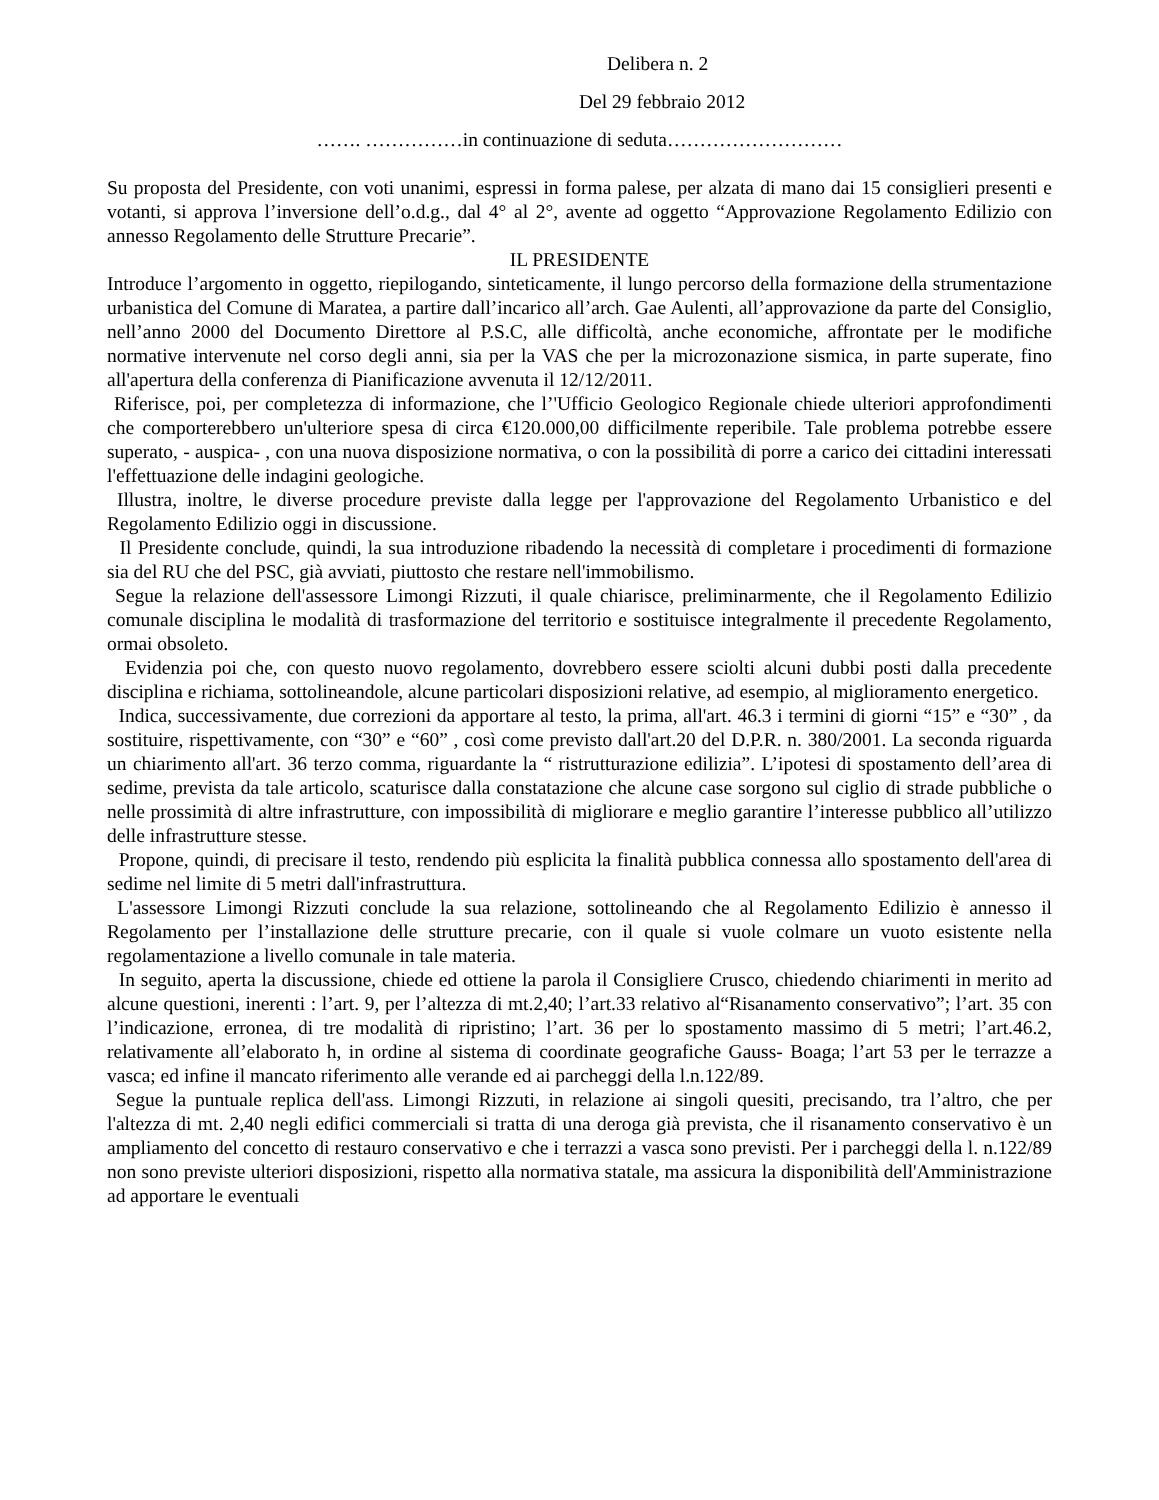Delibera n. 2
Del 29 febbraio 2012
……. ……………in continuazione di seduta………………………
Su proposta del Presidente, con voti unanimi, espressi in forma palese, per alzata di mano dai 15 consiglieri presenti e votanti, si approva l’inversione dell’o.d.g., dal 4° al 2°, avente ad oggetto “Approvazione Regolamento Edilizio con annesso Regolamento delle Strutture Precarie”.
IL PRESIDENTE
Introduce l’argomento in oggetto, riepilogando, sinteticamente, il lungo percorso della formazione della strumentazione urbanistica del Comune di Maratea, a partire dall’incarico all’arch. Gae Aulenti, all’approvazione da parte del Consiglio, nell’anno 2000 del Documento Direttore al P.S.C, alle difficoltà, anche economiche, affrontate per le modifiche normative intervenute nel corso degli anni, sia per la VAS che per la microzonazione sismica, in parte superate, fino all'apertura della conferenza di Pianificazione avvenuta il 12/12/2011.
Riferisce, poi, per completezza di informazione, che l’'Ufficio Geologico Regionale chiede ulteriori approfondimenti che comporterebbero un'ulteriore spesa di circa €120.000,00 difficilmente reperibile. Tale problema potrebbe essere superato, - auspica- , con una nuova disposizione normativa, o con la possibilità di porre a carico dei cittadini interessati l'effettuazione delle indagini geologiche.
Illustra, inoltre, le diverse procedure previste dalla legge per l'approvazione del Regolamento Urbanistico e del Regolamento Edilizio oggi in discussione.
Il Presidente conclude, quindi, la sua introduzione ribadendo la necessità di completare i procedimenti di formazione sia del RU che del PSC, già avviati, piuttosto che restare nell'immobilismo.
Segue la relazione dell'assessore Limongi Rizzuti, il quale chiarisce, preliminarmente, che il Regolamento Edilizio comunale disciplina le modalità di trasformazione del territorio e sostituisce integralmente il precedente Regolamento, ormai obsoleto.
Evidenzia poi che, con questo nuovo regolamento, dovrebbero essere sciolti alcuni dubbi posti dalla precedente disciplina e richiama, sottolineandole, alcune particolari disposizioni relative, ad esempio, al miglioramento energetico.
Indica, successivamente, due correzioni da apportare al testo, la prima, all'art. 46.3 i termini di giorni “15” e “30” , da sostituire, rispettivamente, con “30” e “60” , così come previsto dall'art.20 del D.P.R. n. 380/2001. La seconda riguarda un chiarimento all'art. 36 terzo comma, riguardante la “ ristrutturazione edilizia”. L’ipotesi di spostamento dell’area di sedime, prevista da tale articolo, scaturisce dalla constatazione che alcune case sorgono sul ciglio di strade pubbliche o nelle prossimità di altre infrastrutture, con impossibilità di migliorare e meglio garantire l’interesse pubblico all’utilizzo delle infrastrutture stesse.
Propone, quindi, di precisare il testo, rendendo più esplicita la finalità pubblica connessa allo spostamento dell'area di sedime nel limite di 5 metri dall'infrastruttura.
L'assessore Limongi Rizzuti conclude la sua relazione, sottolineando che al Regolamento Edilizio è annesso il Regolamento per l’installazione delle strutture precarie, con il quale si vuole colmare un vuoto esistente nella regolamentazione a livello comunale in tale materia.
In seguito, aperta la discussione, chiede ed ottiene la parola il Consigliere Crusco, chiedendo chiarimenti in merito ad alcune questioni, inerenti : l’art. 9, per l’altezza di mt.2,40; l’art.33 relativo al“Risanamento conservativo”; l’art. 35 con l’indicazione, erronea, di tre modalità di ripristino; l’art. 36 per lo spostamento massimo di 5 metri; l’art.46.2, relativamente all’elaborato h, in ordine al sistema di coordinate geografiche Gauss- Boaga; l’art 53 per le terrazze a vasca; ed infine il mancato riferimento alle verande ed ai parcheggi della l.n.122/89.
Segue la puntuale replica dell'ass. Limongi Rizzuti, in relazione ai singoli quesiti, precisando, tra l’altro, che per l'altezza di mt. 2,40 negli edifici commerciali si tratta di una deroga già prevista, che il risanamento conservativo è un ampliamento del concetto di restauro conservativo e che i terrazzi a vasca sono previsti. Per i parcheggi della l. n.122/89 non sono previste ulteriori disposizioni, rispetto alla normativa statale, ma assicura la disponibilità dell'Amministrazione ad apportare le eventuali